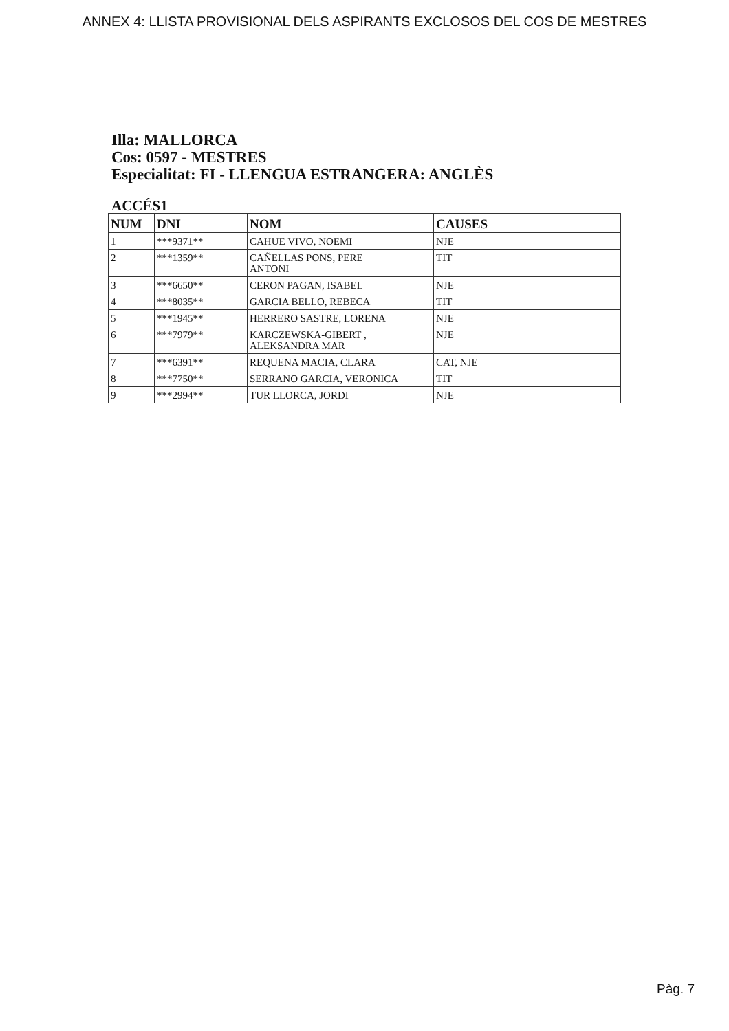ANNEX 4: LLISTA PROVISIONAL DELS ASPIRANTS EXCLOSOS DEL COS DE MESTRES
Illa: MALLORCA
Cos: 0597 - MESTRES
Especialitat: FI - LLENGUA ESTRANGERA: ANGLÈS
ACCÉS1
| NUM | DNI | NOM | CAUSES |
| --- | --- | --- | --- |
| 1 | ***9371** | CAHUE VIVO, NOEMI | NJE |
| 2 | ***1359** | CAÑELLAS PONS, PERE ANTONI | TIT |
| 3 | ***6650** | CERON PAGAN, ISABEL | NJE |
| 4 | ***8035** | GARCIA BELLO, REBECA | TIT |
| 5 | ***1945** | HERRERO SASTRE, LORENA | NJE |
| 6 | ***7979** | KARCZEWSKA-GIBERT , ALEKSANDRA MAR | NJE |
| 7 | ***6391** | REQUENA MACIA, CLARA | CAT, NJE |
| 8 | ***7750** | SERRANO GARCIA, VERONICA | TIT |
| 9 | ***2994** | TUR LLORCA, JORDI | NJE |
Pàg. 7